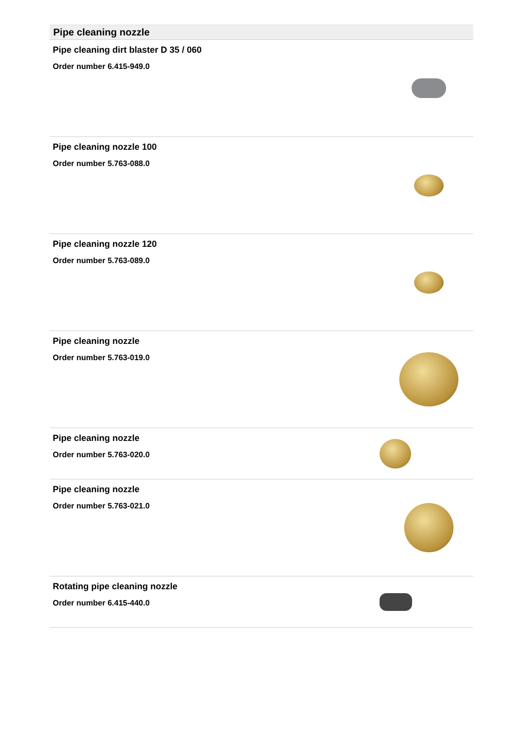Pipe cleaning nozzle
Pipe cleaning dirt blaster D 35 / 060
Order number 6.415-949.0
Pipe cleaning nozzle 100
Order number 5.763-088.0
Pipe cleaning nozzle 120
Order number 5.763-089.0
Pipe cleaning nozzle
Order number 5.763-019.0
Pipe cleaning nozzle
Order number 5.763-020.0
Pipe cleaning nozzle
Order number 5.763-021.0
Rotating pipe cleaning nozzle
Order number 6.415-440.0